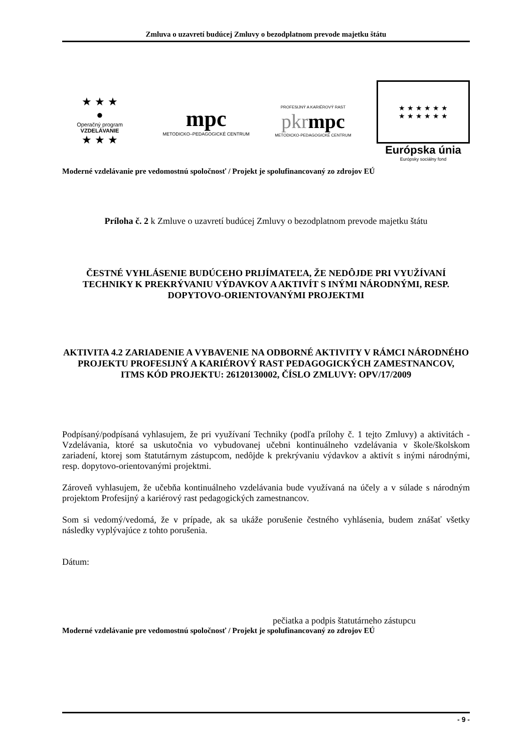Zmluva o uzavretí budúcej Zmluvy o bezodplatnom prevode majetku štátu
★ ★ ★
●
Operačný program
VZDELÁVANIE
★ ★ ★
mpc
METODICKO–PEDAGOGICKÉ CENTRUM
PROFESIJNÝ A KARIÉROVÝ RAST
pkr mpc
METODICKO-PEDAGOGICKÉ CENTRUM
★ ★ ★ ★ ★ ★
★ ★ ★ ★ ★ ★
Európska únia
Európsky sociálny fond
Moderné vzdelávanie pre vedomostnú spoločnosť / Projekt je spolufinancovaný zo zdrojov EÚ
Príloha č. 2 k Zmluve o uzavretí budúcej Zmluvy o bezodplatnom prevode majetku štátu
ČESTNÉ VYHLÁSENIE BUDÚCEHO PRIJÍMATEĽA, ŽE NEDÔJDE PRI VYUŽÍVANÍ TECHNIKY K PREKRÝVANIU VÝDAVKOV A AKTIVÍT S INÝMI NÁRODNÝMI, RESP. DOPYTOVO-ORIENTOVANÝMI PROJEKTMI
AKTIVITA 4.2 ZARIADENIE A VYBAVENIE NA ODBORNÉ AKTIVITY V RÁMCI NÁRODNÉHO PROJEKTU PROFESIJNÝ A KARIÉROVÝ RAST PEDAGOGICKÝCH ZAMESTNANCOV,
ITMS KÓD PROJEKTU: 26120130002, ČÍSLO ZMLUVY: OPV/17/2009
Podpísaný/podpísaná vyhlasujem, že pri využívaní Techniky (podľa prílohy č. 1 tejto Zmluvy) a aktivitách - Vzdelávania, ktoré sa uskutočnia vo vybudovanej učebni kontinuálneho vzdelávania v škole/školskom zariadení, ktorej som štatutárnym zástupcom, nedôjde k prekrývaniu výdavkov a aktivít s inými národnými, resp. dopytovo-orientovanými projektmi.
Zároveň vyhlasujem, že učebňa kontinuálneho vzdelávania bude využívaná na účely a v súlade s národným projektom Profesijný a kariérový rast pedagogických zamestnancov.
Som si vedomý/vedomá, že v prípade, ak sa ukáže porušenie čestného vyhlásenia, budem znášať všetky následky vyplývajúce z tohto porušenia.
Dátum:
pečiatka a podpis štatutárneho zástupcu
Moderné vzdelávanie pre vedomostnú spoločnosť / Projekt je spolufinancovaný zo zdrojov EÚ
- 9 -